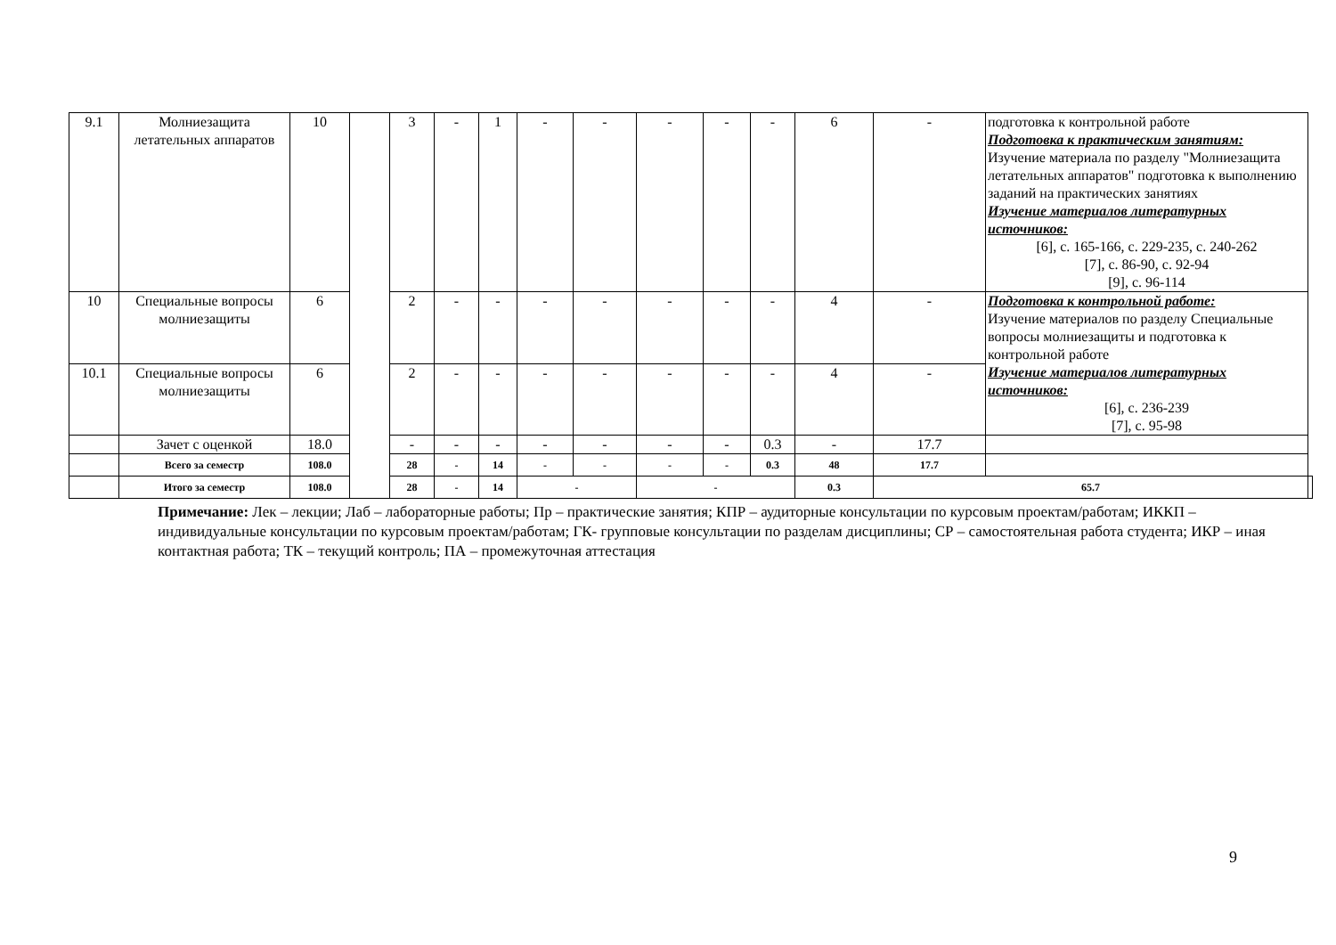| 9.1 | Молниезащита летательных аппаратов | 10 | | 3 | - | 1 | - | - | - | - | - | 6 | - | подготовка к контрольной работе Подготовка к практическим занятиям: Изучение материала по разделу "Молниезащита летательных аппаратов" подготовка к выполнению заданий на практических занятиях Изучение материалов литературных источников: [6], с. 165-166, с. 229-235, с. 240-262 [7], с. 86-90, с. 92-94 [9], с. 96-114 | |
| 10 | Специальные вопросы молниезащиты | 6 | | 2 | - | - | - | - | - | - | - | 4 | - | Подготовка к контрольной работе: Изучение материалов по разделу Специальные вопросы молниезащиты и подготовка к контрольной работе Изучение материалов литературных источников: [6], с. 236-239 [7], с. 95-98 | |
| 10.1 | Специальные вопросы молниезащиты | 6 | | 2 | - | - | - | - | - | - | - | 4 | - | | |
| | Зачет с оценкой | 18.0 | | - | - | - | - | - | - | - | 0.3 | - | 17.7 | | |
| | Всего за семестр | 108.0 | | 28 | - | 14 | - | - | - | - | 0.3 | 48 | 17.7 | | |
| | Итого за семестр | 108.0 | | 28 | - | 14 | - | | - | | | 0.3 | 65.7 | | |
Примечание: Лек – лекции; Лаб – лабораторные работы; Пр – практические занятия; КПР – аудиторные консультации по курсовым проектам/работам; ИККП – индивидуальные консультации по курсовым проектам/работам; ГК- групповые консультации по разделам дисциплины; СР – самостоятельная работа студента; ИКР – иная контактная работа; ТК – текущий контроль; ПА – промежуточная аттестация
9